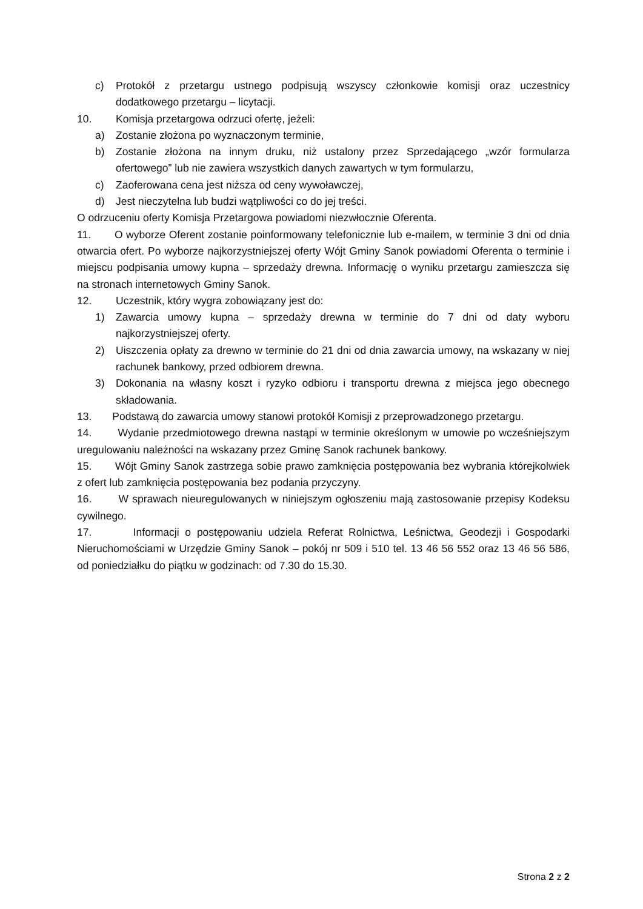c) Protokół z przetargu ustnego podpisują wszyscy członkowie komisji oraz uczestnicy dodatkowego przetargu – licytacji.
10. Komisja przetargowa odrzuci ofertę, jeżeli:
a) Zostanie złożona po wyznaczonym terminie,
b) Zostanie złożona na innym druku, niż ustalony przez Sprzedającego „wzór formularza ofertowego” lub nie zawiera wszystkich danych zawartych w tym formularzu,
c) Zaoferowana cena jest niższa od ceny wywoławczej,
d) Jest nieczytelna lub budzi wątpliwości co do jej treści.
O odrzuceniu oferty Komisja Przetargowa powiadomi niezwłocznie Oferenta.
11. O wyborze Oferent zostanie poinformowany telefonicznie lub e-mailem, w terminie 3 dni od dnia otwarcia ofert. Po wyborze najkorzystniejszej oferty Wójt Gminy Sanok powiadomi Oferenta o terminie i miejscu podpisania umowy kupna – sprzedaży drewna. Informację o wyniku przetargu zamieszcza się na stronach internetowych Gminy Sanok.
12. Uczestnik, który wygra zobowiązany jest do:
1) Zawarcia umowy kupna – sprzedaży drewna w terminie do 7 dni od daty wyboru najkorzystniejszej oferty.
2) Uiszczenia opłaty za drewno w terminie do 21 dni od dnia zawarcia umowy, na wskazany w niej rachunek bankowy, przed odbiorem drewna.
3) Dokonania na własny koszt i ryzyko odbioru i transportu drewna z miejsca jego obecnego składowania.
13. Podstawą do zawarcia umowy stanowi protokół Komisji z przeprowadzonego przetargu.
14. Wydanie przedmiotowego drewna nastąpi w terminie określonym w umowie po wcześniejszym uregulowaniu należności na wskazany przez Gminę Sanok rachunek bankowy.
15. Wójt Gminy Sanok zastrzega sobie prawo zamknięcia postępowania bez wybrania którejkolwiek z ofert lub zamknięcia postępowania bez podania przyczyny.
16. W sprawach nieuregulowanych w niniejszym ogłoszeniu mają zastosowanie przepisy Kodeksu cywilnego.
17. Informacji o postępowaniu udziela Referat Rolnictwa, Leśnictwa, Geodezji i Gospodarki Nieruchomościami w Urzędzie Gminy Sanok – pokój nr 509 i 510 tel. 13 46 56 552 oraz 13 46 56 586, od poniedziałku do piątku w godzinach: od 7.30 do 15.30.
Strona 2 z 2